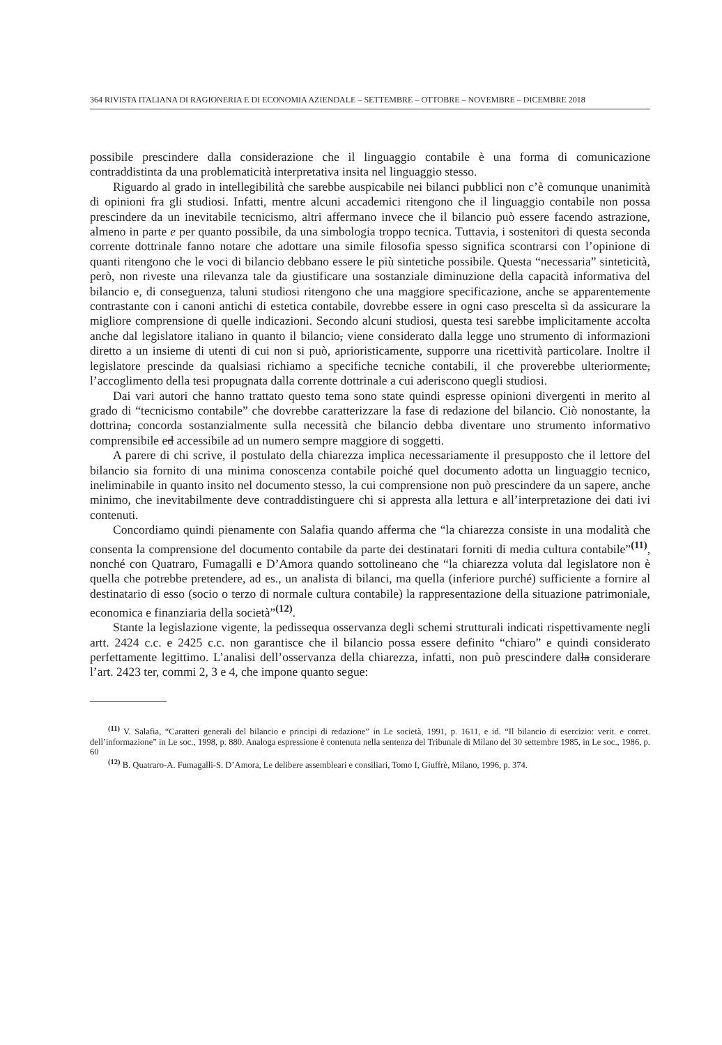364 RIVISTA ITALIANA DI RAGIONERIA E DI ECONOMIA AZIENDALE – SETTEMBRE – OTTOBRE – NOVEMBRE – DICEMBRE 2018
possibile prescindere dalla considerazione che il linguaggio contabile è una forma di comunicazione contraddistinta da una problematicità interpretativa insita nel linguaggio stesso.
Riguardo al grado in intellegibilità che sarebbe auspicabile nei bilanci pubblici non c’è comunque unanimità di opinioni fra gli studiosi. Infatti, mentre alcuni accademici ritengono che il linguaggio contabile non possa prescindere da un inevitabile tecnicismo, altri affermano invece che il bilancio può essere facendo astrazione, almeno in parte e per quanto possibile, da una simbologia troppo tecnica. Tuttavia, i sostenitori di questa seconda corrente dottrinale fanno notare che adottare una simile filosofia spesso significa scontrarsi con l’opinione di quanti ritengono che le voci di bilancio debbano essere le più sintetiche possibile. Questa “necessaria” sinteticità, però, non riveste una rilevanza tale da giustificare una sostanziale diminuzione della capacità informativa del bilancio e, di conseguenza, taluni studiosi ritengono che una maggiore specificazione, anche se apparentemente contrastante con i canoni antichi di estetica contabile, dovrebbe essere in ogni caso prescelta sì da assicurare la migliore comprensione di quelle indicazioni. Secondo alcuni studiosi, questa tesi sarebbe implicitamente accolta anche dal legislatore italiano in quanto il bilancio, viene considerato dalla legge uno strumento di informazioni diretto a un insieme di utenti di cui non si può, aprioristicamente, supporre una ricettività particolare. Inoltre il legislatore prescinde da qualsiasi richiamo a specifiche tecniche contabili, il che proverebbe ulteriormente, l’accoglimento della tesi propugnata dalla corrente dottrinale a cui aderiscono quegli studiosi.
Dai vari autori che hanno trattato questo tema sono state quindi espresse opinioni divergenti in merito al grado di “tecnicismo contabile” che dovrebbe caratterizzare la fase di redazione del bilancio. Ciò nonostante, la dottrina, concorda sostanzialmente sulla necessità che bilancio debba diventare uno strumento informativo comprensibile ed accessibile ad un numero sempre maggiore di soggetti.
A parere di chi scrive, il postulato della chiarezza implica necessariamente il presupposto che il lettore del bilancio sia fornito di una minima conoscenza contabile poiché quel documento adotta un linguaggio tecnico, ineliminabile in quanto insito nel documento stesso, la cui comprensione non può prescindere da un sapere, anche minimo, che inevitabilmente deve contraddistinguere chi si appresta alla lettura e all’interpretazione dei dati ivi contenuti.
Concordiamo quindi pienamente con Salafia quando afferma che “la chiarezza consiste in una modalità che consenta la comprensione del documento contabile da parte dei destinatari forniti di media cultura contabile”<sup>(11)</sup>, nonché con Quatraro, Fumagalli e D’Amora quando sottolineano che “la chiarezza voluta dal legislatore non è quella che potrebbe pretendere, ad es., un analista di bilanci, ma quella (inferiore purché) sufficiente a fornire al destinatario di esso (socio o terzo di normale cultura contabile) la rappresentazione della situazione patrimoniale, economica e finanziaria della società”<sup>(12)</sup>.
Stante la legislazione vigente, la pedissequa osservanza degli schemi strutturali indicati rispettivamente negli artt. 2424 c.c. e 2425 c.c. non garantisce che il bilancio possa essere definito “chiaro” e quindi considerato perfettamente legittimo. L’analisi dell’osservanza della chiarezza, infatti, non può prescindere dalla considerare l’art. 2423 ter, commi 2, 3 e 4, che impone quanto segue:
<sup>(11)</sup> V. Salafia, “Caratteri generali del bilancio e principi di redazione” in Le società, 1991, p. 1611, e id. “Il bilancio di esercizio: verit. e corret. dell’informazione” in Le soc., 1998, p. 880. Analoga espressione è contenuta nella sentenza del Tribunale di Milano del 30 settembre 1985, in Le soc., 1986, p. 60
<sup>(12)</sup> B. Quatraro-A. Fumagalli-S. D’Amora, Le delibere assembleari e consiliari, Tomo I, Giuffrè, Milano, 1996, p. 374.